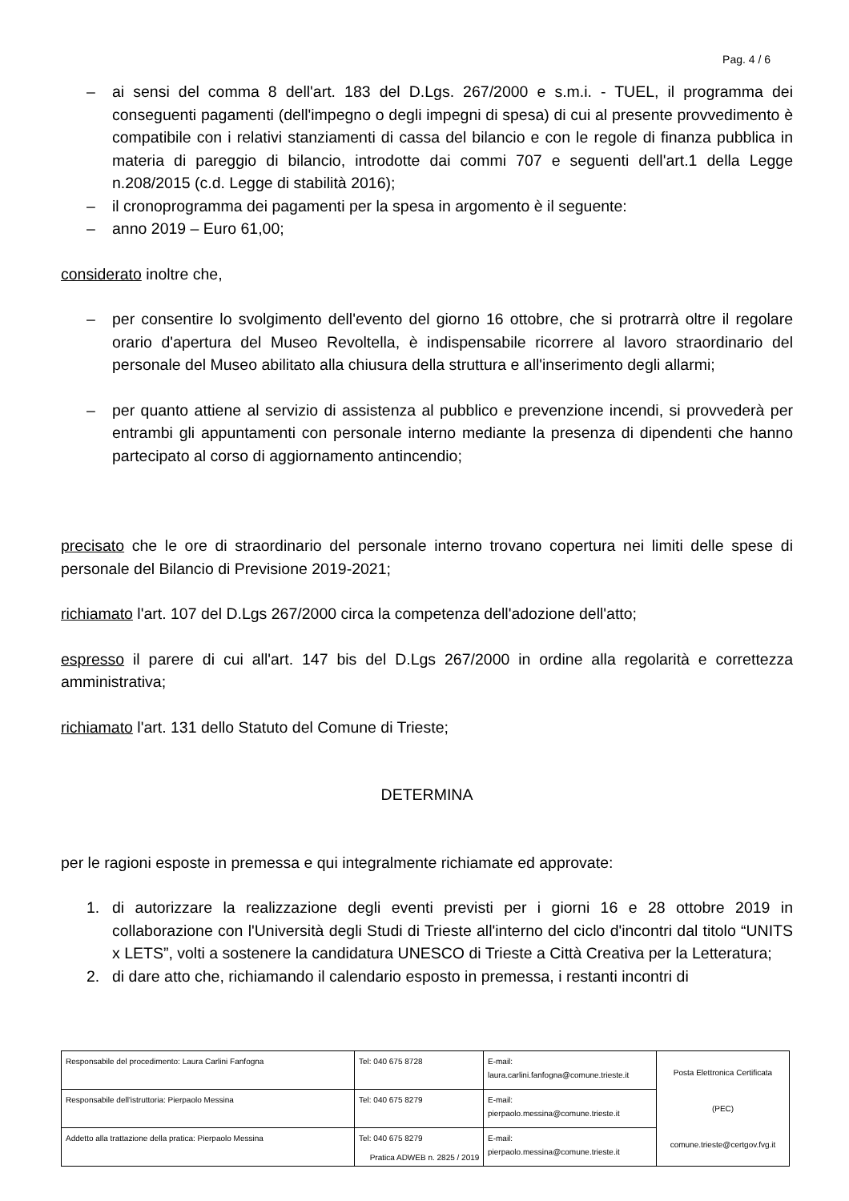Pag. 4 / 6
– ai sensi del comma 8 dell'art. 183 del D.Lgs. 267/2000 e s.m.i. - TUEL, il programma dei conseguenti pagamenti (dell'impegno o degli impegni di spesa) di cui al presente provvedimento è compatibile con i relativi stanziamenti di cassa del bilancio e con le regole di finanza pubblica in materia di pareggio di bilancio, introdotte dai commi 707 e seguenti dell'art.1 della Legge n.208/2015 (c.d. Legge di stabilità 2016);
– il cronoprogramma dei pagamenti per la spesa in argomento è il seguente:
– anno 2019 – Euro 61,00;
considerato inoltre che,
– per consentire lo svolgimento dell'evento del giorno 16 ottobre, che si protrarrà oltre il regolare orario d'apertura del Museo Revoltella, è indispensabile ricorrere al lavoro straordinario del personale del Museo abilitato alla chiusura della struttura e all'inserimento degli allarmi;
– per quanto attiene al servizio di assistenza al pubblico e prevenzione incendi, si provvederà per entrambi gli appuntamenti con personale interno mediante la presenza di dipendenti che hanno partecipato al corso di aggiornamento antincendio;
precisato che le ore di straordinario del personale interno trovano copertura nei limiti delle spese di personale del Bilancio di Previsione 2019-2021;
richiamato l'art. 107 del D.Lgs 267/2000 circa la competenza dell'adozione dell'atto;
espresso il parere di cui all'art. 147 bis del D.Lgs 267/2000 in ordine alla regolarità e correttezza amministrativa;
richiamato l'art. 131 dello Statuto del Comune di Trieste;
DETERMINA
per le ragioni esposte in premessa e qui integralmente richiamate ed approvate:
1. di autorizzare la realizzazione degli eventi previsti per i giorni 16 e 28 ottobre 2019 in collaborazione con l'Università degli Studi di Trieste all'interno del ciclo d'incontri dal titolo “UNITS x LETS”, volti a sostenere la candidatura UNESCO di Trieste a Città Creativa per la Letteratura;
2. di dare atto che, richiamando il calendario esposto in premessa, i restanti incontri di
| Responsabile del procedimento: Laura Carlini Fanfogna | Tel: 040 675 8728 | E-mail: laura.carlini.fanfogna@comune.trieste.it | Posta Elettronica Certificata (PEC) comune.trieste@certgov.fvg.it |
| Responsabile dell'istruttoria: Pierpaolo Messina | Tel: 040 675 8279 | E-mail: pierpaolo.messina@comune.trieste.it | |
| Addetto alla trattazione della pratica: Pierpaolo Messina | Tel: 040 675 8279 | E-mail: pierpaolo.messina@comune.trieste.it | |
Pratica ADWEB n. 2825 / 2019